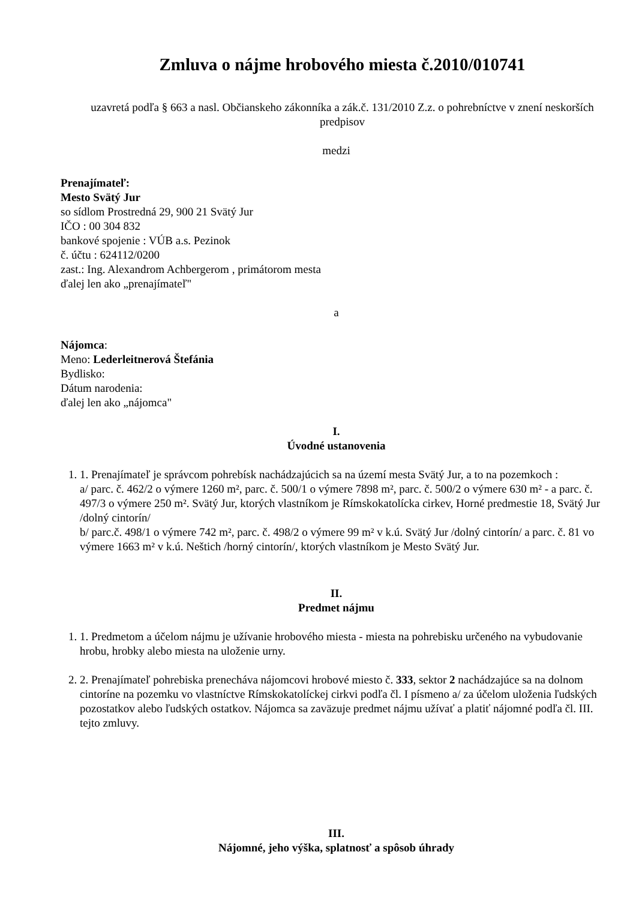Zmluva o nájme hrobového miesta č.2010/010741
uzavretá podľa § 663 a nasl. Občianskeho zákonníka a zák.č. 131/2010 Z.z. o pohrebníctve v znení neskorších predpisov
medzi
Prenajímateľ:
Mesto Svätý Jur
so sídlom Prostredná 29, 900 21 Svätý Jur
IČO : 00 304 832
bankové spojenie : VÚB a.s. Pezinok
č. účtu : 624112/0200
zast.: Ing. Alexandrom Achbergerom , primátorom mesta
ďalej len ako „prenajímateľ"
a
Nájomca:
Meno: Lederleitnerová Štefánia
Bydlisko:
Dátum narodenia:
ďalej len ako „nájomca"
I.
Úvodné ustanovenia
1. 1. Prenajímateľ je správcom pohrebísk nachádzajúcich sa na území mesta Svätý Jur, a to na pozemkoch :
a/ parc. č. 462/2 o výmere 1260 m², parc. č. 500/1 o výmere 7898 m², parc. č. 500/2 o výmere 630 m² - a parc. č. 497/3 o výmere 250 m². Svätý Jur, ktorých vlastníkom je Rímskokatolícka cirkev, Horné predmestie 18, Svätý Jur /dolný cintorín/
b/ parc.č. 498/1 o výmere 742 m², parc. č. 498/2 o výmere 99 m² v k.ú. Svätý Jur /dolný cintorín/ a parc. č. 81 vo výmere 1663 m² v k.ú. Neštich /horný cintorín/, ktorých vlastníkom je Mesto Svätý Jur.
II.
Predmet nájmu
1. 1. Predmetom a účelom nájmu je užívanie hrobového miesta - miesta na pohrebisku určeného na vybudovanie hrobu, hrobky alebo miesta na uloženie urny.
2. 2. Prenajímateľ pohrebiska prenecháva nájomcovi hrobové miesto č. 333, sektor 2 nachádzajúce sa na dolnom cintoríne na pozemku vo vlastníctve Rímskokatolíckej cirkvi podľa čl. I písmeno a/ za účelom uloženia ľudských pozostatkov alebo ľudských ostatkov. Nájomca sa zaväzuje predmet nájmu užívať a platiť nájomné podľa čl. III. tejto zmluvy.
III.
Nájomné, jeho výška, splatnosť a spôsob úhrady